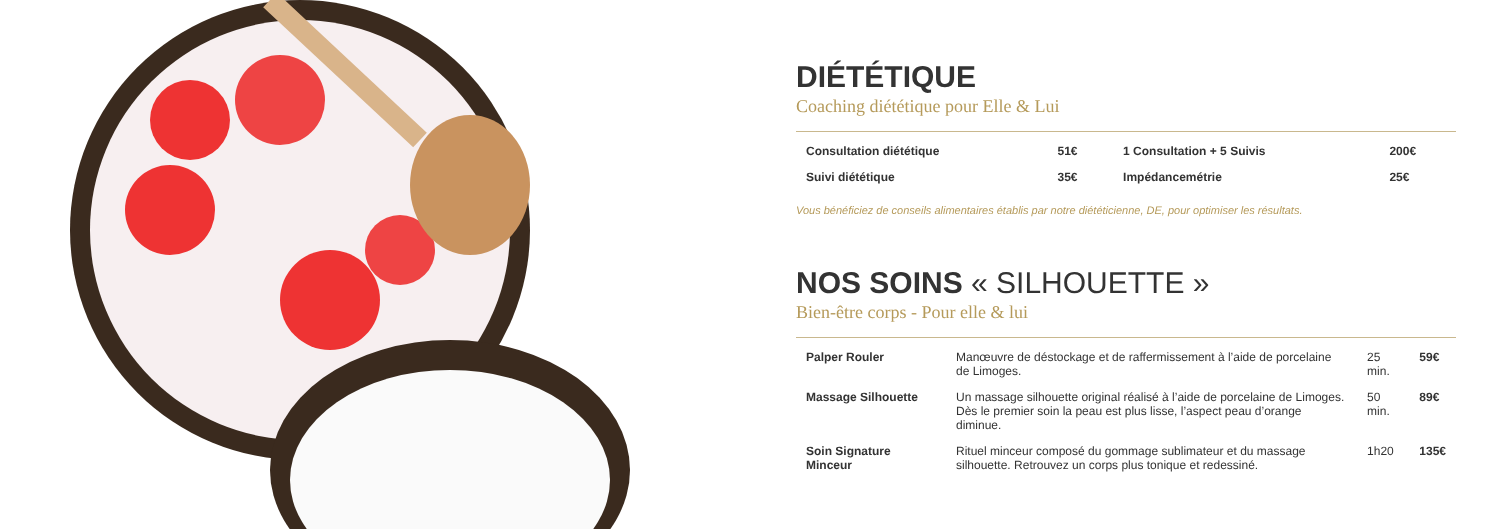DIÉTÉTIQUE
Coaching diététique pour Elle & Lui
| Consultation diététique | 51€ | 1 Consultation + 5 Suivis | 200€ |
| Suivi diététique | 35€ | Impédancemétrie | 25€ |
Vous bénéficiez de conseils alimentaires établis par notre diététicienne, DE, pour optimiser les résultats.
NOS SOINS « SILHOUETTE »
Bien-être corps - Pour elle & lui
| Palper Rouler | Manœuvre de déstockage et de raffermissement à l’aide de porcelaine de Limoges. | 25 min. | 59€ |
| Massage Silhouette | Un massage silhouette original réalisé à l’aide de porcelaine de Limoges. Dès le premier soin la peau est plus lisse, l’aspect peau d’orange diminue. | 50 min. | 89€ |
| Soin Signature Minceur | Rituel minceur composé du gommage sublimateur et du massage silhouette. Retrouvez un corps plus tonique et redessiné. | 1h20 | 135€ |